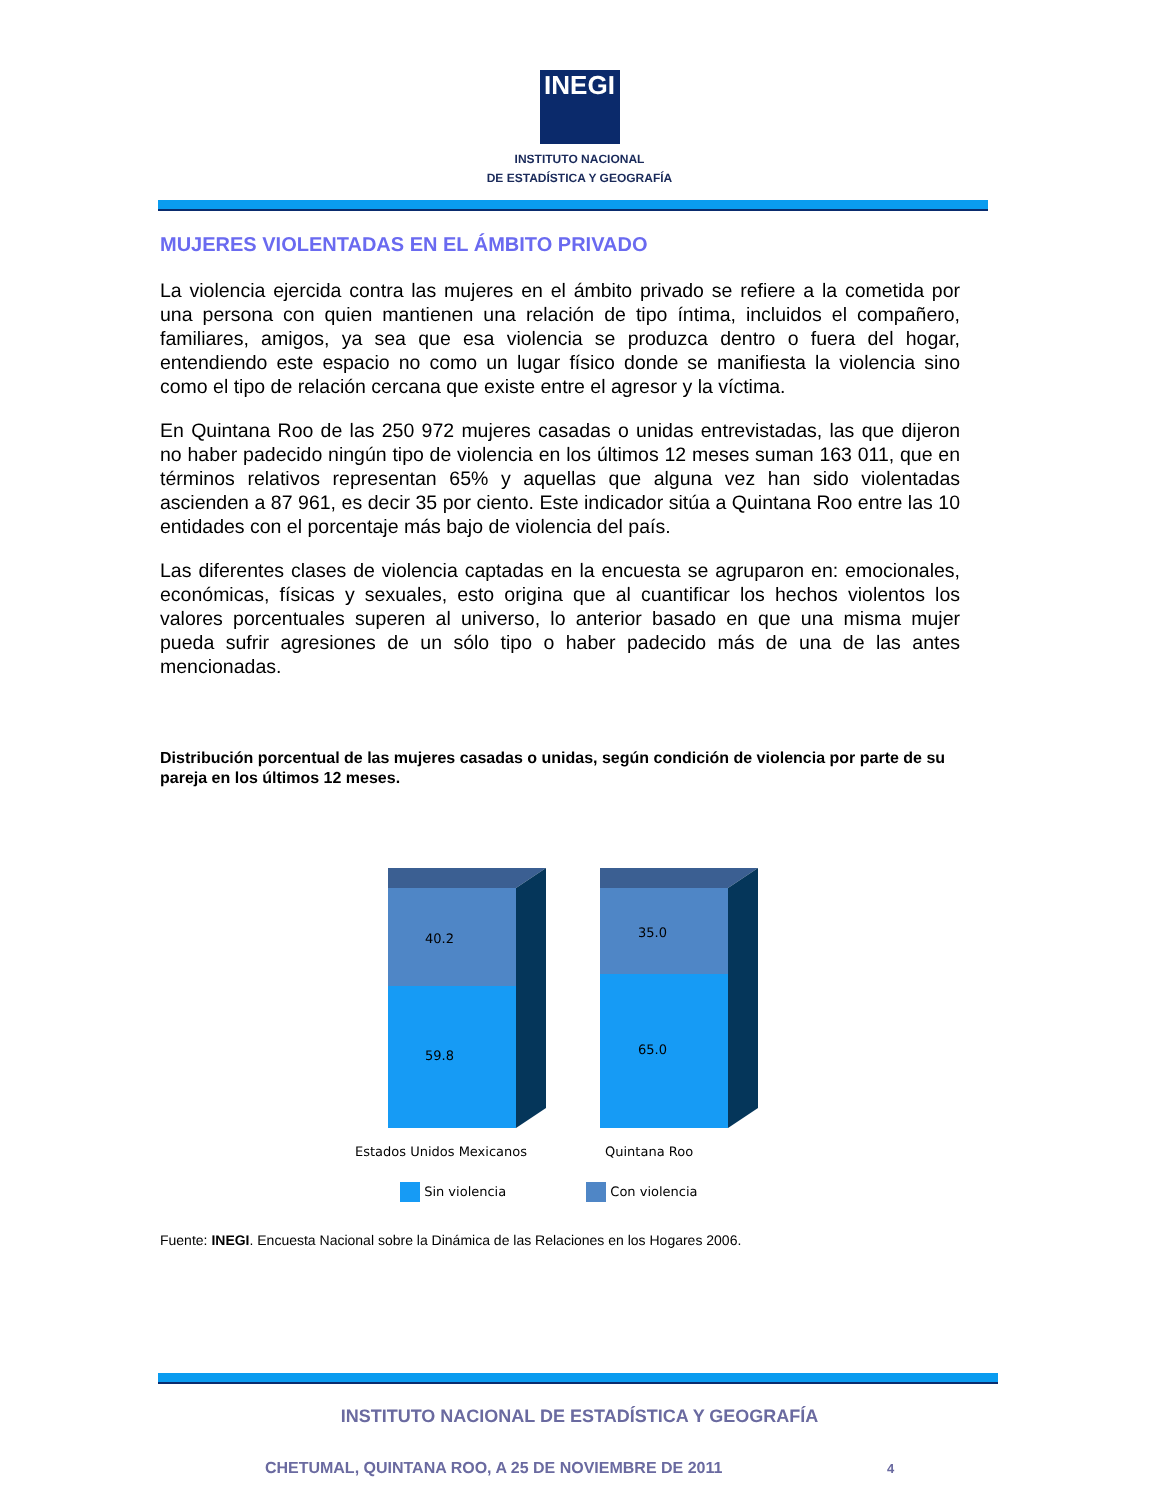INEGI
INSTITUTO NACIONAL
DE ESTADÍSTICA Y GEOGRAFÍA
MUJERES VIOLENTADAS EN EL ÁMBITO PRIVADO
La violencia ejercida contra las mujeres en el ámbito privado se refiere a la cometida por una persona con quien mantienen una relación de tipo íntima, incluidos el compañero, familiares, amigos, ya sea que esa violencia se produzca dentro o fuera del hogar, entendiendo este espacio no como un lugar físico donde se manifiesta la violencia sino como el tipo de relación cercana que existe entre el agresor y la víctima.
En Quintana Roo de las 250 972 mujeres casadas o unidas entrevistadas, las que dijeron no haber padecido ningún tipo de violencia en los últimos 12 meses suman 163 011, que en términos relativos representan 65% y aquellas que alguna vez han sido violentadas ascienden a 87 961, es decir 35 por ciento. Este indicador sitúa a Quintana Roo entre las 10 entidades con el porcentaje más bajo de violencia del país.
Las diferentes clases de violencia captadas en la encuesta se agruparon en: emocionales, económicas, físicas y sexuales, esto origina que al cuantificar los hechos violentos los valores porcentuales superen al universo, lo anterior basado en que una misma mujer pueda sufrir agresiones de un sólo tipo o haber padecido más de una de las antes mencionadas.
Distribución porcentual de las mujeres casadas o unidas, según condición de violencia por parte de su pareja en los últimos 12 meses.
40.2
59.8
35.0
65.0
Estados Unidos Mexicanos
Quintana Roo
Sin violencia Con violencia
Fuente: INEGI. Encuesta Nacional sobre la Dinámica de las Relaciones en los Hogares 2006.
INSTITUTO NACIONAL DE ESTADÍSTICA Y GEOGRAFÍA
CHETUMAL, QUINTANA ROO, A 25 DE NOVIEMBRE DE 2011 4